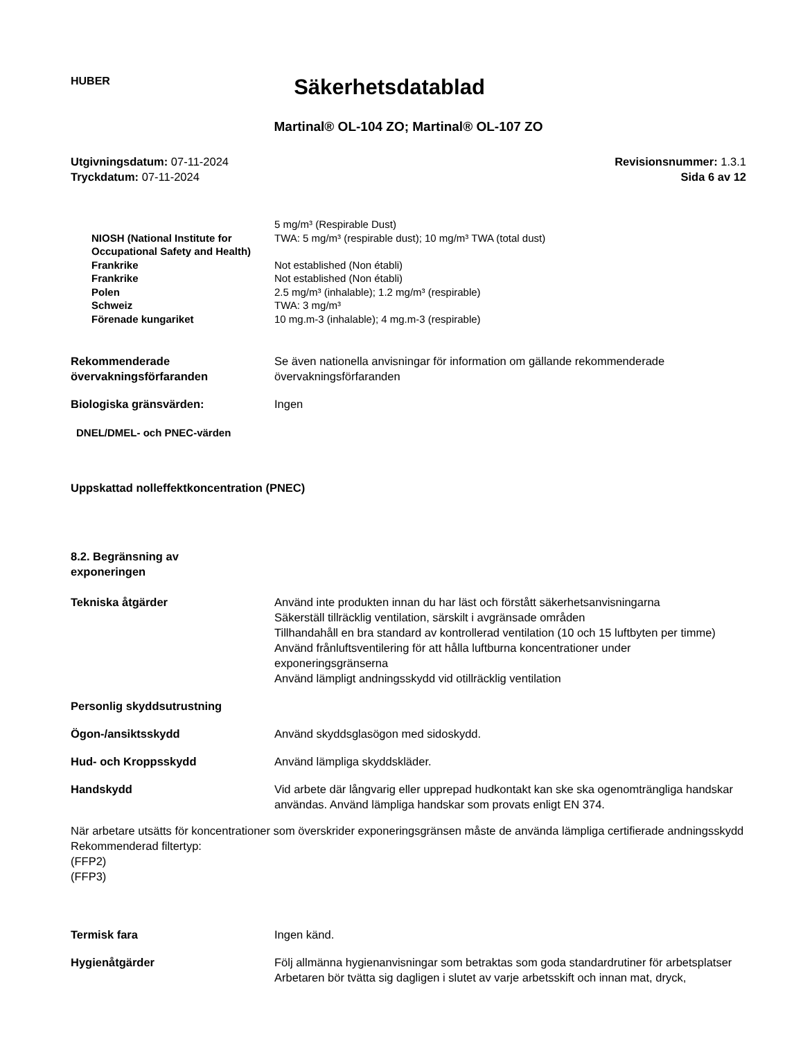HUBER
Säkerhetsdatablad
Martinal® OL-104 ZO; Martinal® OL-107 ZO
Utgivningsdatum: 07-11-2024
Tryckdatum: 07-11-2024
Revisionsnummer: 1.3.1
Sida 6 av 12
| | 5 mg/m³ (Respirable Dust) |
| NIOSH (National Institute for Occupational Safety and Health) | TWA: 5 mg/m³ (respirable dust); 10 mg/m³ TWA (total dust) |
| Frankrike | Not established (Non établi) |
| Frankrike | Not established (Non établi) |
| Polen | 2.5 mg/m³ (inhalable); 1.2 mg/m³ (respirable) |
| Schweiz | TWA: 3 mg/m³ |
| Förenade kungariket | 10 mg.m-3 (inhalable); 4 mg.m-3 (respirable) |
Rekommenderade övervakningsförfaranden
Se även nationella anvisningar för information om gällande rekommenderade övervakningsförfaranden
Biologiska gränsvärden: Ingen
DNEL/DMEL- och PNEC-värden
Uppskattad nolleffektkoncentration (PNEC)
8.2. Begränsning av exponeringen
Tekniska åtgärder Använd inte produkten innan du har läst och förstått säkerhetsanvisningarna
Säkerställ tillräcklig ventilation, särskilt i avgränsade områden
Tillhandahåll en bra standard av kontrollerad ventilation (10 och 15 luftbyten per timme)
Använd frånluftsventilering för att hålla luftburna koncentrationer under exponeringsgränserna
Använd lämpligt andningsskydd vid otillräcklig ventilation
Personlig skyddsutrustning
Ögon-/ansiktsskydd Använd skyddsglasögon med sidoskydd.
Hud- och Kroppsskydd Använd lämpliga skyddskläder.
Handskydd Vid arbete där långvarig eller upprepad hudkontakt kan ske ska ogenomträngliga handskar användas. Använd lämpliga handskar som provats enligt EN 374.
När arbetare utsätts för koncentrationer som överskrider exponeringsgränsen måste de använda lämpliga certifierade andningsskydd
Rekommenderad filtertyp:
(FFP2)
(FFP3)
Termisk fara Ingen känd.
Hygienåtgärder Följ allmänna hygienanvisningar som betraktas som goda standardrutiner för arbetsplatser
Arbetaren bör tvätta sig dagligen i slutet av varje arbetsskift och innan mat, dryck,